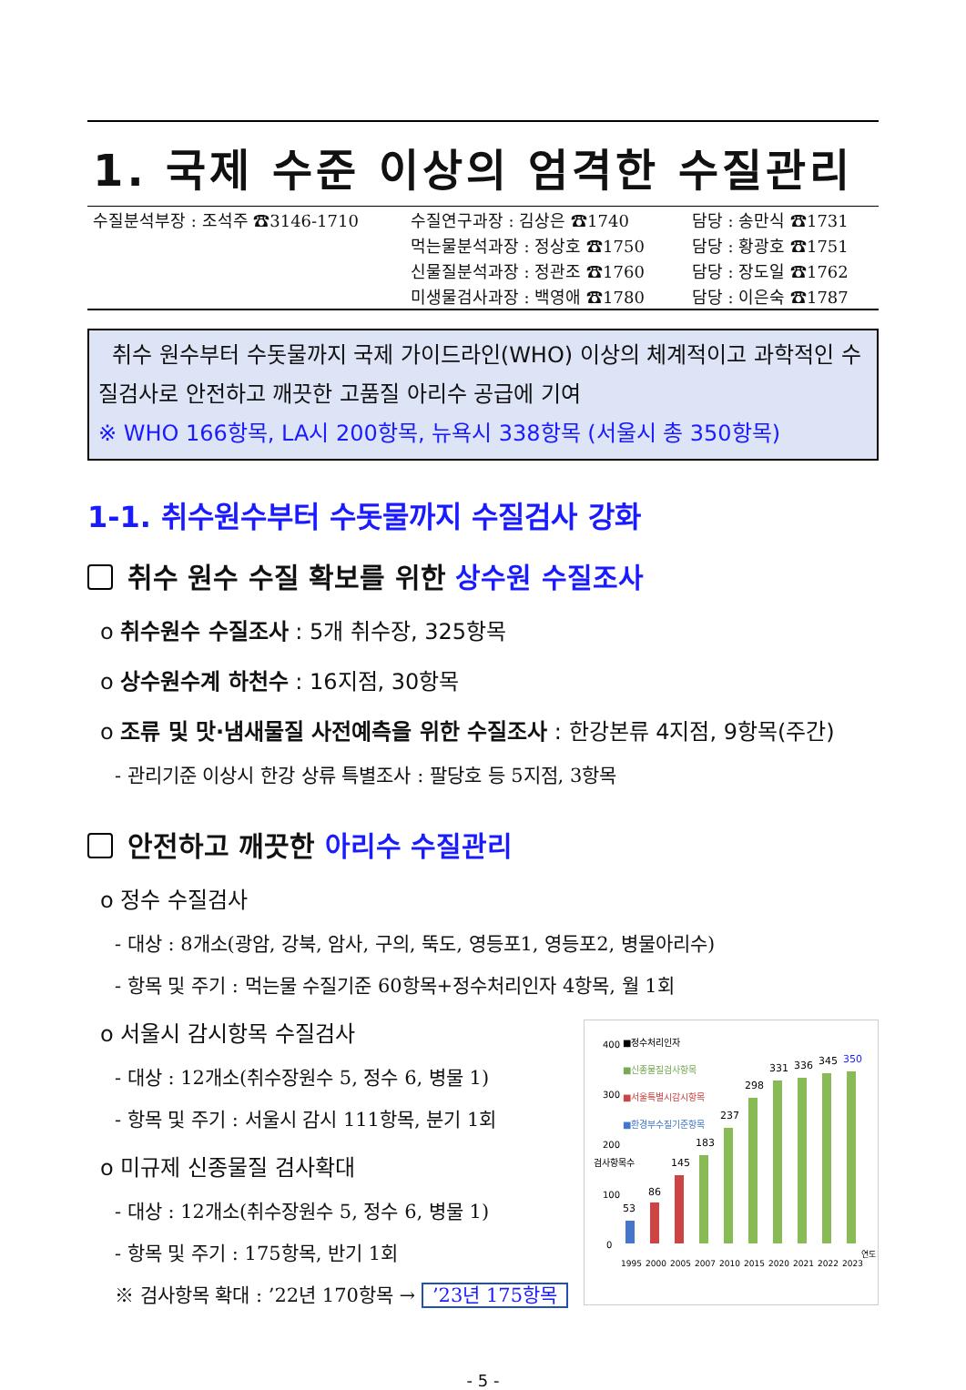1. 국제 수준 이상의 엄격한 수질관리
| 수질분석부장 : 조석주 ☎3146-1710 | 수질연구과장 : 김상은 ☎1740 | 담당 : 송만식 ☎1731 |
| | 먹는물분석과장 : 정상호 ☎1750 | 담당 : 황광호 ☎1751 |
| | 신물질분석과장 : 정관조 ☎1760 | 담당 : 장도일 ☎1762 |
| | 미생물검사과장 : 백영애 ☎1780 | 담당 : 이은숙 ☎1787 |
취수 원수부터 수돗물까지 국제 가이드라인(WHO) 이상의 체계적이고 과학적인 수질검사로 안전하고 깨끗한 고품질 아리수 공급에 기여
※ WHO 166항목, LA시 200항목, 뉴욕시 338항목 (서울시 총 350항목)
1-1. 취수원수부터 수돗물까지 수질검사 강화
취수 원수 수질 확보를 위한 상수원 수질조사
o 취수원수 수질조사 : 5개 취수장, 325항목
o 상수원수계 하천수 : 16지점, 30항목
o 조류 및 맛·냄새물질 사전예측을 위한 수질조사 : 한강본류 4지점, 9항목(주간)
- 관리기준 이상시 한강 상류 특별조사 : 팔당호 등 5지점, 3항목
안전하고 깨끗한 아리수 수질관리
o 정수 수질검사
- 대상 : 8개소(광암, 강북, 암사, 구의, 뚝도, 영등포1, 영등포2, 병물아리수)
- 항목 및 주기 : 먹는물 수질기준 60항목+정수처리인자 4항목, 월 1회
o 서울시 감시항목 수질검사
- 대상 : 12개소(취수장원수 5, 정수 6, 병물 1)
- 항목 및 주기 : 서울시 감시 111항목, 분기 1회
o 미규제 신종물질 검사확대
- 대상 : 12개소(취수장원수 5, 정수 6, 병물 1)
- 항목 및 주기 : 175항목, 반기 1회
※ 검사항목 확대 : ’22년 170항목 → ’23년 175항목
400
300
200
100
0
검사항목수
■정수처리인자
■신종물질검사항목
■서울특별시감시항목
■환경부수질기준항목
53
86
145
183
237
298
331
336
345
350
1995
2000
2005
2007
2010
2015
2020
2021
2022
2023
연도
- 5 -